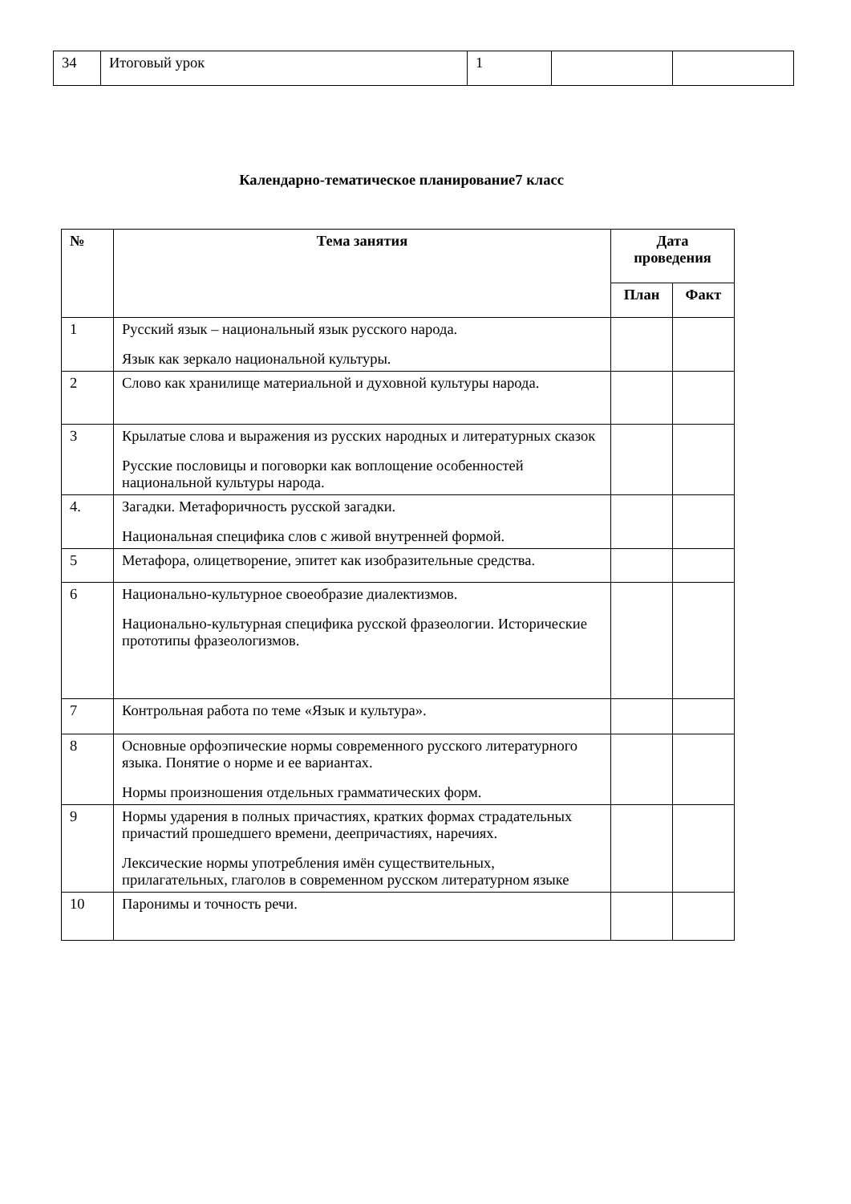| 34 | Итоговый урок | 1 | | |
Календарно-тематическое планирование7 класс
| № | Тема занятия | Дата проведения | |
| --- | --- | --- | --- |
| | | План | Факт |
| 1 | Русский язык – национальный язык русского народа. Язык как зеркало национальной культуры. | | |
| 2 | Слово как хранилище материальной и духовной культуры народа. | | |
| 3 | Крылатые слова и выражения из русских народных и литературных сказок Русские пословицы и поговорки как воплощение особенностей национальной культуры народа. | | |
| 4. | Загадки. Метафоричность русской загадки. Национальная специфика слов с живой внутренней формой. | | |
| 5 | Метафора, олицетворение, эпитет как изобразительные средства. | | |
| 6 | Национально-культурное своеобразие диалектизмов. Национально-культурная специфика русской фразеологии. Исторические прототипы фразеологизмов. | | |
| 7 | Контрольная работа по теме «Язык и культура». | | |
| 8 | Основные орфоэпические нормы современного русского литературного языка. Понятие о норме и ее вариантах. Нормы произношения отдельных грамматических форм. | | |
| 9 | Нормы ударения в полных причастиях, кратких формах страдательных причастий прошедшего времени, деепричастиях, наречиях. Лексические нормы употребления имён существительных, прилагательных, глаголов в современном русском литературном языке | | |
| 10 | Паронимы и точность речи. | | |